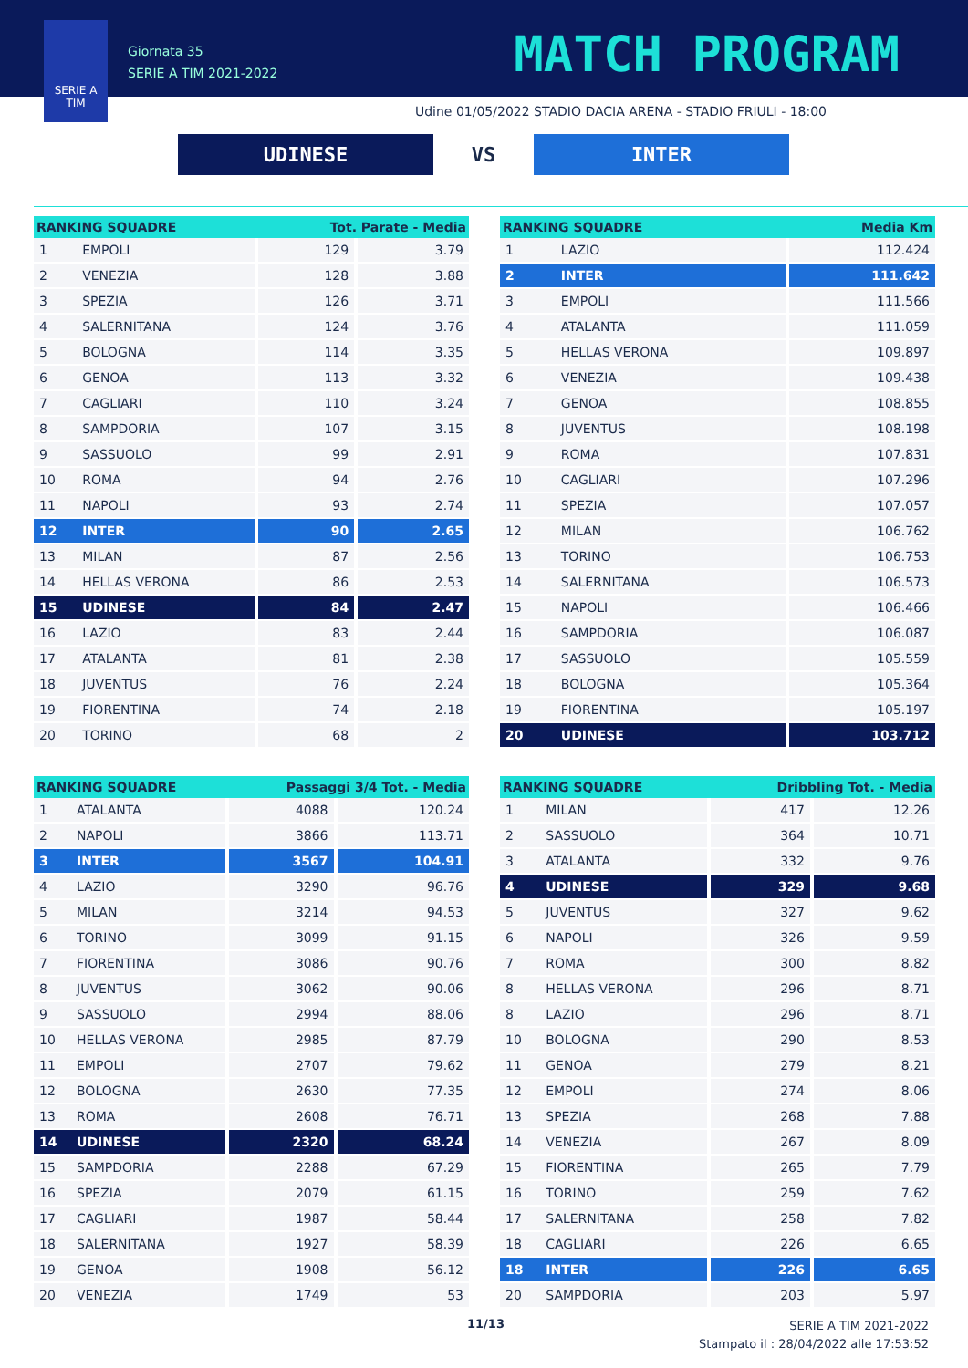SERIE A
TIM
Giornata 35
SERIE A TIM 2021-2022
MATCH PROGRAM
Udine 01/05/2022 STADIO DACIA ARENA - STADIO FRIULI - 18:00
UDINESE
VS
INTER
| RANKING SQUADRE | | Tot. Parate - Media | |
| --- | --- | --- | --- |
| 1 | EMPOLI | 129 | 3.79 |
| 2 | VENEZIA | 128 | 3.88 |
| 3 | SPEZIA | 126 | 3.71 |
| 4 | SALERNITANA | 124 | 3.76 |
| 5 | BOLOGNA | 114 | 3.35 |
| 6 | GENOA | 113 | 3.32 |
| 7 | CAGLIARI | 110 | 3.24 |
| 8 | SAMPDORIA | 107 | 3.15 |
| 9 | SASSUOLO | 99 | 2.91 |
| 10 | ROMA | 94 | 2.76 |
| 11 | NAPOLI | 93 | 2.74 |
| 12 | INTER | 90 | 2.65 |
| 13 | MILAN | 87 | 2.56 |
| 14 | HELLAS VERONA | 86 | 2.53 |
| 15 | UDINESE | 84 | 2.47 |
| 16 | LAZIO | 83 | 2.44 |
| 17 | ATALANTA | 81 | 2.38 |
| 18 | JUVENTUS | 76 | 2.24 |
| 19 | FIORENTINA | 74 | 2.18 |
| 20 | TORINO | 68 | 2 |
| RANKING SQUADRE | | Media Km |
| --- | --- | --- |
| 1 | LAZIO | 112.424 |
| 2 | INTER | 111.642 |
| 3 | EMPOLI | 111.566 |
| 4 | ATALANTA | 111.059 |
| 5 | HELLAS VERONA | 109.897 |
| 6 | VENEZIA | 109.438 |
| 7 | GENOA | 108.855 |
| 8 | JUVENTUS | 108.198 |
| 9 | ROMA | 107.831 |
| 10 | CAGLIARI | 107.296 |
| 11 | SPEZIA | 107.057 |
| 12 | MILAN | 106.762 |
| 13 | TORINO | 106.753 |
| 14 | SALERNITANA | 106.573 |
| 15 | NAPOLI | 106.466 |
| 16 | SAMPDORIA | 106.087 |
| 17 | SASSUOLO | 105.559 |
| 18 | BOLOGNA | 105.364 |
| 19 | FIORENTINA | 105.197 |
| 20 | UDINESE | 103.712 |
| RANKING SQUADRE | | Passaggi 3/4 Tot. - Media | |
| --- | --- | --- | --- |
| 1 | ATALANTA | 4088 | 120.24 |
| 2 | NAPOLI | 3866 | 113.71 |
| 3 | INTER | 3567 | 104.91 |
| 4 | LAZIO | 3290 | 96.76 |
| 5 | MILAN | 3214 | 94.53 |
| 6 | TORINO | 3099 | 91.15 |
| 7 | FIORENTINA | 3086 | 90.76 |
| 8 | JUVENTUS | 3062 | 90.06 |
| 9 | SASSUOLO | 2994 | 88.06 |
| 10 | HELLAS VERONA | 2985 | 87.79 |
| 11 | EMPOLI | 2707 | 79.62 |
| 12 | BOLOGNA | 2630 | 77.35 |
| 13 | ROMA | 2608 | 76.71 |
| 14 | UDINESE | 2320 | 68.24 |
| 15 | SAMPDORIA | 2288 | 67.29 |
| 16 | SPEZIA | 2079 | 61.15 |
| 17 | CAGLIARI | 1987 | 58.44 |
| 18 | SALERNITANA | 1927 | 58.39 |
| 19 | GENOA | 1908 | 56.12 |
| 20 | VENEZIA | 1749 | 53 |
| RANKING SQUADRE | | Dribbling Tot. - Media | |
| --- | --- | --- | --- |
| 1 | MILAN | 417 | 12.26 |
| 2 | SASSUOLO | 364 | 10.71 |
| 3 | ATALANTA | 332 | 9.76 |
| 4 | UDINESE | 329 | 9.68 |
| 5 | JUVENTUS | 327 | 9.62 |
| 6 | NAPOLI | 326 | 9.59 |
| 7 | ROMA | 300 | 8.82 |
| 8 | HELLAS VERONA | 296 | 8.71 |
| 8 | LAZIO | 296 | 8.71 |
| 10 | BOLOGNA | 290 | 8.53 |
| 11 | GENOA | 279 | 8.21 |
| 12 | EMPOLI | 274 | 8.06 |
| 13 | SPEZIA | 268 | 7.88 |
| 14 | VENEZIA | 267 | 8.09 |
| 15 | FIORENTINA | 265 | 7.79 |
| 16 | TORINO | 259 | 7.62 |
| 17 | SALERNITANA | 258 | 7.82 |
| 18 | CAGLIARI | 226 | 6.65 |
| 18 | INTER | 226 | 6.65 |
| 20 | SAMPDORIA | 203 | 5.97 |
11/13
SERIE A TIM 2021-2022
Stampato il : 28/04/2022 alle 17:53:52